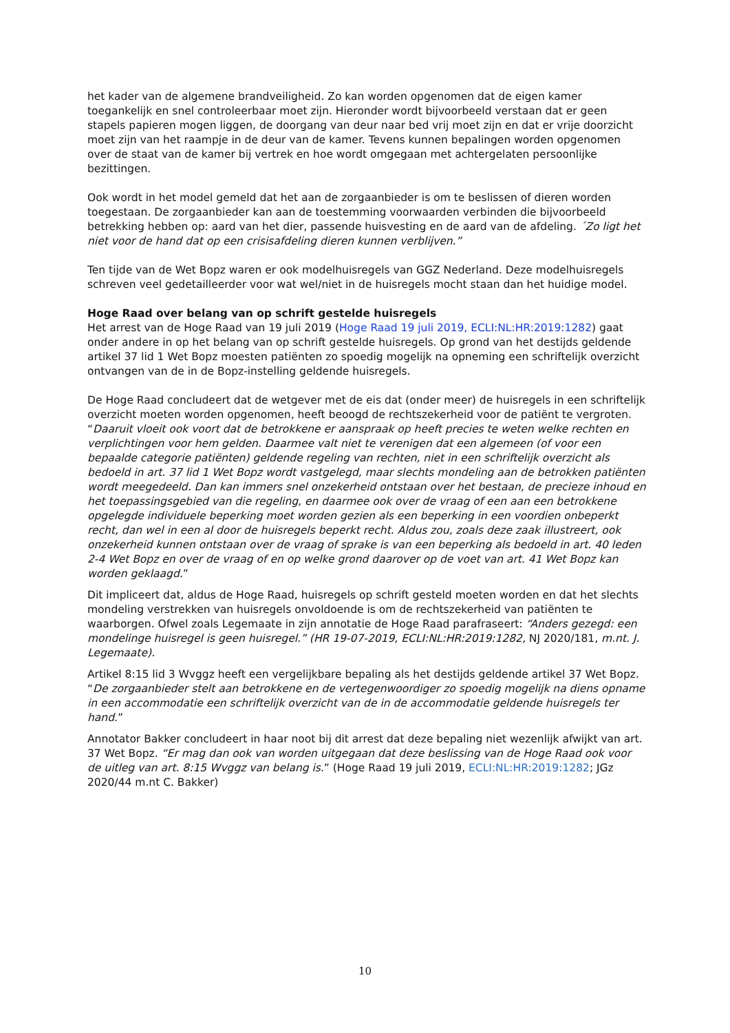het kader van de algemene brandveiligheid. Zo kan worden opgenomen dat de eigen kamer toegankelijk en snel controleerbaar moet zijn. Hieronder wordt bijvoorbeeld verstaan dat er geen stapels papieren mogen liggen, de doorgang van deur naar bed vrij moet zijn en dat er vrije doorzicht moet zijn van het raampje in de deur van de kamer. Tevens kunnen bepalingen worden opgenomen over de staat van de kamer bij vertrek en hoe wordt omgegaan met achtergelaten persoonlijke bezittingen.
Ook wordt in het model gemeld dat het aan de zorgaanbieder is om te beslissen of dieren worden toegestaan. De zorgaanbieder kan aan de toestemming voorwaarden verbinden die bijvoorbeeld betrekking hebben op: aard van het dier, passende huisvesting en de aard van de afdeling. ´Zo ligt het niet voor de hand dat op een crisisafdeling dieren kunnen verblijven.”
Ten tijde van de Wet Bopz waren er ook modelhuisregels van GGZ Nederland. Deze modelhuisregels schreven veel gedetailleerder voor wat wel/niet in de huisregels mocht staan dan het huidige model.
Hoge Raad over belang van op schrift gestelde huisregels
Het arrest van de Hoge Raad van 19 juli 2019 (Hoge Raad 19 juli 2019, ECLI:NL:HR:2019:1282) gaat onder andere in op het belang van op schrift gestelde huisregels. Op grond van het destijds geldende artikel 37 lid 1 Wet Bopz moesten patiënten zo spoedig mogelijk na opneming een schriftelijk overzicht ontvangen van de in de Bopz-instelling geldende huisregels.
De Hoge Raad concludeert dat de wetgever met de eis dat (onder meer) de huisregels in een schriftelijk overzicht moeten worden opgenomen, heeft beoogd de rechtszekerheid voor de patiënt te vergroten. “Daaruit vloeit ook voort dat de betrokkene er aanspraak op heeft precies te weten welke rechten en verplichtingen voor hem gelden. Daarmee valt niet te verenigen dat een algemeen (of voor een bepaalde categorie patiënten) geldende regeling van rechten, niet in een schriftelijk overzicht als bedoeld in art. 37 lid 1 Wet Bopz wordt vastgelegd, maar slechts mondeling aan de betrokken patiënten wordt meegedeeld. Dan kan immers snel onzekerheid ontstaan over het bestaan, de precieze inhoud en het toepassingsgebied van die regeling, en daarmee ook over de vraag of een aan een betrokkene opgelegde individuele beperking moet worden gezien als een beperking in een voordien onbeperkt recht, dan wel in een al door de huisregels beperkt recht. Aldus zou, zoals deze zaak illustreert, ook onzekerheid kunnen ontstaan over de vraag of sprake is van een beperking als bedoeld in art. 40 leden 2-4 Wet Bopz en over de vraag of en op welke grond daarover op de voet van art. 41 Wet Bopz kan worden geklaagd.”
Dit impliceert dat, aldus de Hoge Raad, huisregels op schrift gesteld moeten worden en dat het slechts mondeling verstrekken van huisregels onvoldoende is om de rechtszekerheid van patiënten te waarborgen. Ofwel zoals Legemaate in zijn annotatie de Hoge Raad parafraseert: “Anders gezegd: een mondelinge huisregel is geen huisregel.” (HR 19-07-2019, ECLI:NL:HR:2019:1282, NJ 2020/181, m.nt. J. Legemaate).
Artikel 8:15 lid 3 Wvggz heeft een vergelijkbare bepaling als het destijds geldende artikel 37 Wet Bopz. “De zorgaanbieder stelt aan betrokkene en de vertegenwoordiger zo spoedig mogelijk na diens opname in een accommodatie een schriftelijk overzicht van de in de accommodatie geldende huisregels ter hand.”
Annotator Bakker concludeert in haar noot bij dit arrest dat deze bepaling niet wezenlijk afwijkt van art. 37 Wet Bopz. “Er mag dan ook van worden uitgegaan dat deze beslissing van de Hoge Raad ook voor de uitleg van art. 8:15 Wvggz van belang is.” (Hoge Raad 19 juli 2019, ECLI:NL:HR:2019:1282; JGz 2020/44 m.nt C. Bakker)
10